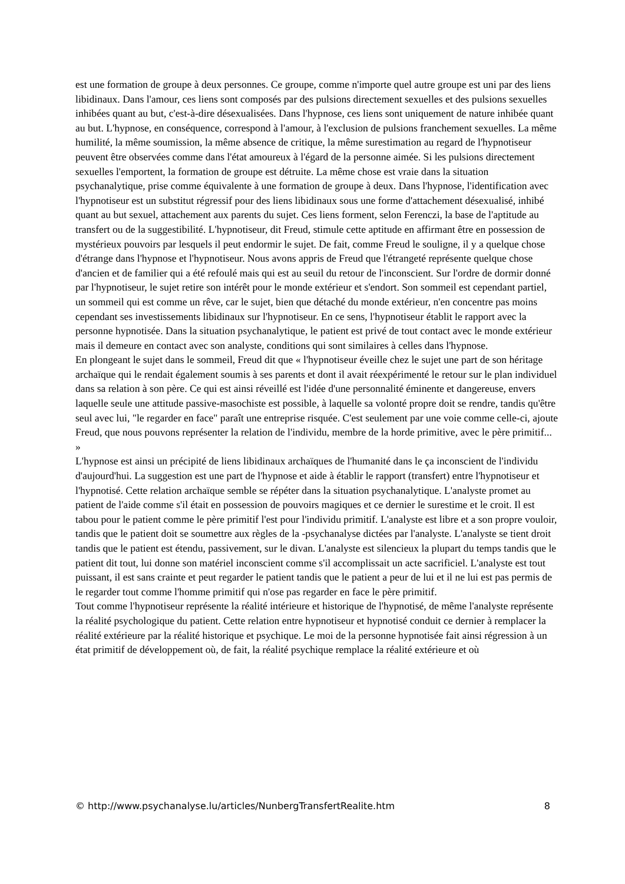est une formation de groupe à deux personnes. Ce groupe, comme n'importe quel autre groupe est uni par des liens libidinaux. Dans l'amour, ces liens sont composés par des pulsions directement sexuelles et des pulsions sexuelles inhibées quant au but, c'est-à-dire désexualisées. Dans l'hypnose, ces liens sont uniquement de nature inhibée quant au but. L'hypnose, en conséquence, correspond à l'amour, à l'exclusion de pulsions franchement sexuelles. La même humilité, la même soumission, la même absence de critique, la même surestimation au regard de l'hypnotiseur peuvent être observées comme dans l'état amoureux à l'égard de la personne aimée. Si les pulsions directement sexuelles l'emportent, la formation de groupe est détruite. La même chose est vraie dans la situation psychanalytique, prise comme équivalente à une formation de groupe à deux. Dans l'hypnose, l'identification avec l'hypnotiseur est un substitut régressif pour des liens libidinaux sous une forme d'attachement désexualisé, inhibé quant au but sexuel, attachement aux parents du sujet. Ces liens forment, selon Ferenczi, la base de l'aptitude au transfert ou de la suggestibilité. L'hypnotiseur, dit Freud, stimule cette aptitude en affirmant être en possession de mystérieux pouvoirs par lesquels il peut endormir le sujet. De fait, comme Freud le souligne, il y a quelque chose d'étrange dans l'hypnose et l'hypnotiseur. Nous avons appris de Freud que l'étrangeté représente quelque chose d'ancien et de familier qui a été refoulé mais qui est au seuil du retour de l'inconscient. Sur l'ordre de dormir donné par l'hypnotiseur, le sujet retire son intérêt pour le monde extérieur et s'endort. Son sommeil est cependant partiel, un sommeil qui est comme un rêve, car le sujet, bien que détaché du monde extérieur, n'en concentre pas moins cependant ses investissements libidinaux sur l'hypnotiseur. En ce sens, l'hypnotiseur établit le rapport avec la personne hypnotisée. Dans la situation psychanalytique, le patient est privé de tout contact avec le monde extérieur mais il demeure en contact avec son analyste, conditions qui sont similaires à celles dans l'hypnose.
En plongeant le sujet dans le sommeil, Freud dit que « l'hypnotiseur éveille chez le sujet une part de son héritage archaïque qui le rendait également soumis à ses parents et dont il avait réexpérimenté le retour sur le plan individuel dans sa relation à son père. Ce qui est ainsi réveillé est l'idée d'une personnalité éminente et dangereuse, envers laquelle seule une attitude passive-masochiste est possible, à laquelle sa volonté propre doit se rendre, tandis qu'être seul avec lui, "le regarder en face" paraît une entreprise risquée. C'est seulement par une voie comme celle-ci, ajoute Freud, que nous pouvons représenter la relation de l'individu, membre de la horde primitive, avec le père primitif... »
L'hypnose est ainsi un précipité de liens libidinaux archaïques de l'humanité dans le ça inconscient de l'individu d'aujourd'hui. La suggestion est une part de l'hypnose et aide à établir le rapport (transfert) entre l'hypnotiseur et l'hypnotisé. Cette relation archaïque semble se répéter dans la situation psychanalytique. L'analyste promet au patient de l'aide comme s'il était en possession de pouvoirs magiques et ce dernier le surestime et le croit. Il est tabou pour le patient comme le père primitif l'est pour l'individu primitif. L'analyste est libre et a son propre vouloir, tandis que le patient doit se soumettre aux règles de la -psychanalyse dictées par l'analyste. L'analyste se tient droit tandis que le patient est étendu, passivement, sur le divan. L'analyste est silencieux la plupart du temps tandis que le patient dit tout, lui donne son matériel inconscient comme s'il accomplissait un acte sacrificiel. L'analyste est tout puissant, il est sans crainte et peut regarder le patient tandis que le patient a peur de lui et il ne lui est pas permis de le regarder tout comme l'homme primitif qui n'ose pas regarder en face le père primitif.
Tout comme l'hypnotiseur représente la réalité intérieure et historique de l'hypnotisé, de même l'analyste représente la réalité psychologique du patient. Cette relation entre hypnotiseur et hypnotisé conduit ce dernier à remplacer la réalité extérieure par la réalité historique et psychique. Le moi de la personne hypnotisée fait ainsi régression à un état primitif de développement où, de fait, la réalité psychique remplace la réalité extérieure et où
© http://www.psychanalyse.lu/articles/NunbergTransfertRealite.htm 8